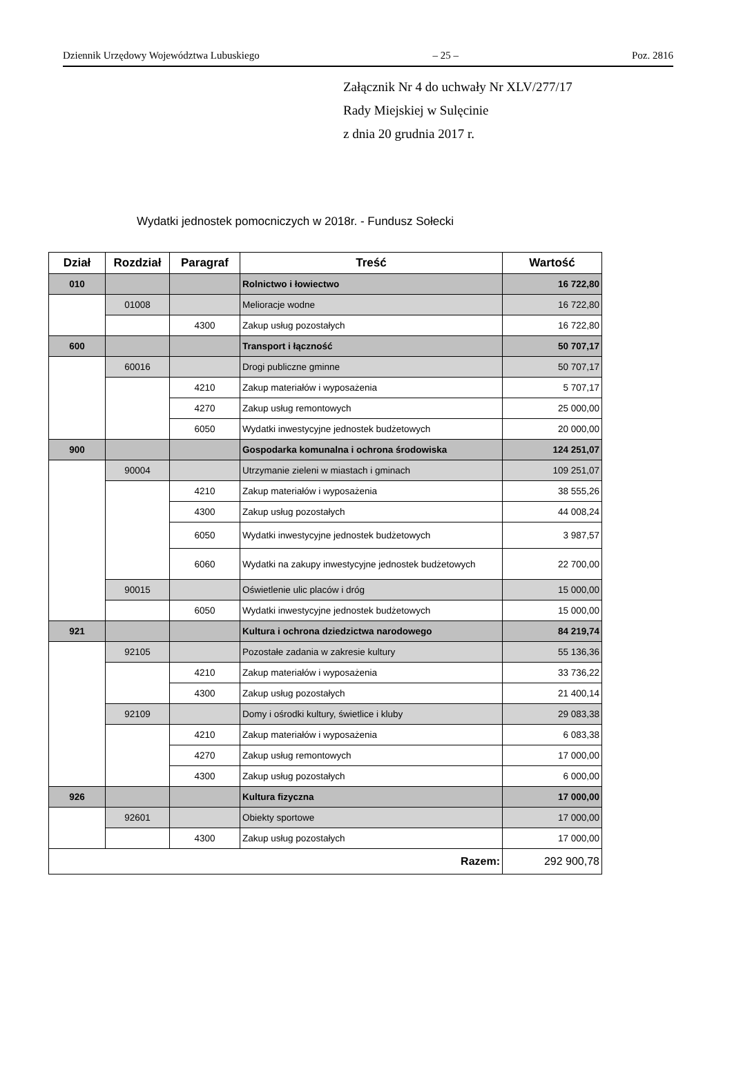Dziennik Urzędowy Województwa Lubuskiego – 25 – Poz. 2816
Załącznik Nr 4 do uchwały Nr XLV/277/17
Rady Miejskiej w Sulęcinie
z dnia 20 grudnia 2017 r.
Wydatki jednostek pomocniczych w 2018r. - Fundusz Sołecki
| Dział | Rozdział | Paragraf | Treść | Wartość |
| --- | --- | --- | --- | --- |
| 010 | | | Rolnictwo i łowiectwo | 16 722,80 |
| | 01008 | | Melioracje wodne | 16 722,80 |
| | | 4300 | Zakup usług pozostałych | 16 722,80 |
| 600 | | | Transport i łączność | 50 707,17 |
| | 60016 | | Drogi publiczne gminne | 50 707,17 |
| | | 4210 | Zakup materiałów i wyposażenia | 5 707,17 |
| | | 4270 | Zakup usług remontowych | 25 000,00 |
| | | 6050 | Wydatki inwestycyjne jednostek budżetowych | 20 000,00 |
| 900 | | | Gospodarka komunalna i ochrona środowiska | 124 251,07 |
| | 90004 | | Utrzymanie zieleni w miastach i gminach | 109 251,07 |
| | | 4210 | Zakup materiałów i wyposażenia | 38 555,26 |
| | | 4300 | Zakup usług pozostałych | 44 008,24 |
| | | 6050 | Wydatki inwestycyjne jednostek budżetowych | 3 987,57 |
| | | 6060 | Wydatki na zakupy inwestycyjne jednostek budżetowych | 22 700,00 |
| | 90015 | | Oświetlenie ulic placów i dróg | 15 000,00 |
| | | 6050 | Wydatki inwestycyjne jednostek budżetowych | 15 000,00 |
| 921 | | | Kultura i ochrona dziedzictwa narodowego | 84 219,74 |
| | 92105 | | Pozostałe zadania w zakresie kultury | 55 136,36 |
| | | 4210 | Zakup materiałów i wyposażenia | 33 736,22 |
| | | 4300 | Zakup usług pozostałych | 21 400,14 |
| | 92109 | | Domy i ośrodki kultury, świetlice i kluby | 29 083,38 |
| | | 4210 | Zakup materiałów i wyposażenia | 6 083,38 |
| | | 4270 | Zakup usług remontowych | 17 000,00 |
| | | 4300 | Zakup usług pozostałych | 6 000,00 |
| 926 | | | Kultura fizyczna | 17 000,00 |
| | 92601 | | Obiekty sportowe | 17 000,00 |
| | | 4300 | Zakup usług pozostałych | 17 000,00 |
| Razem: | | | | 292 900,78 |